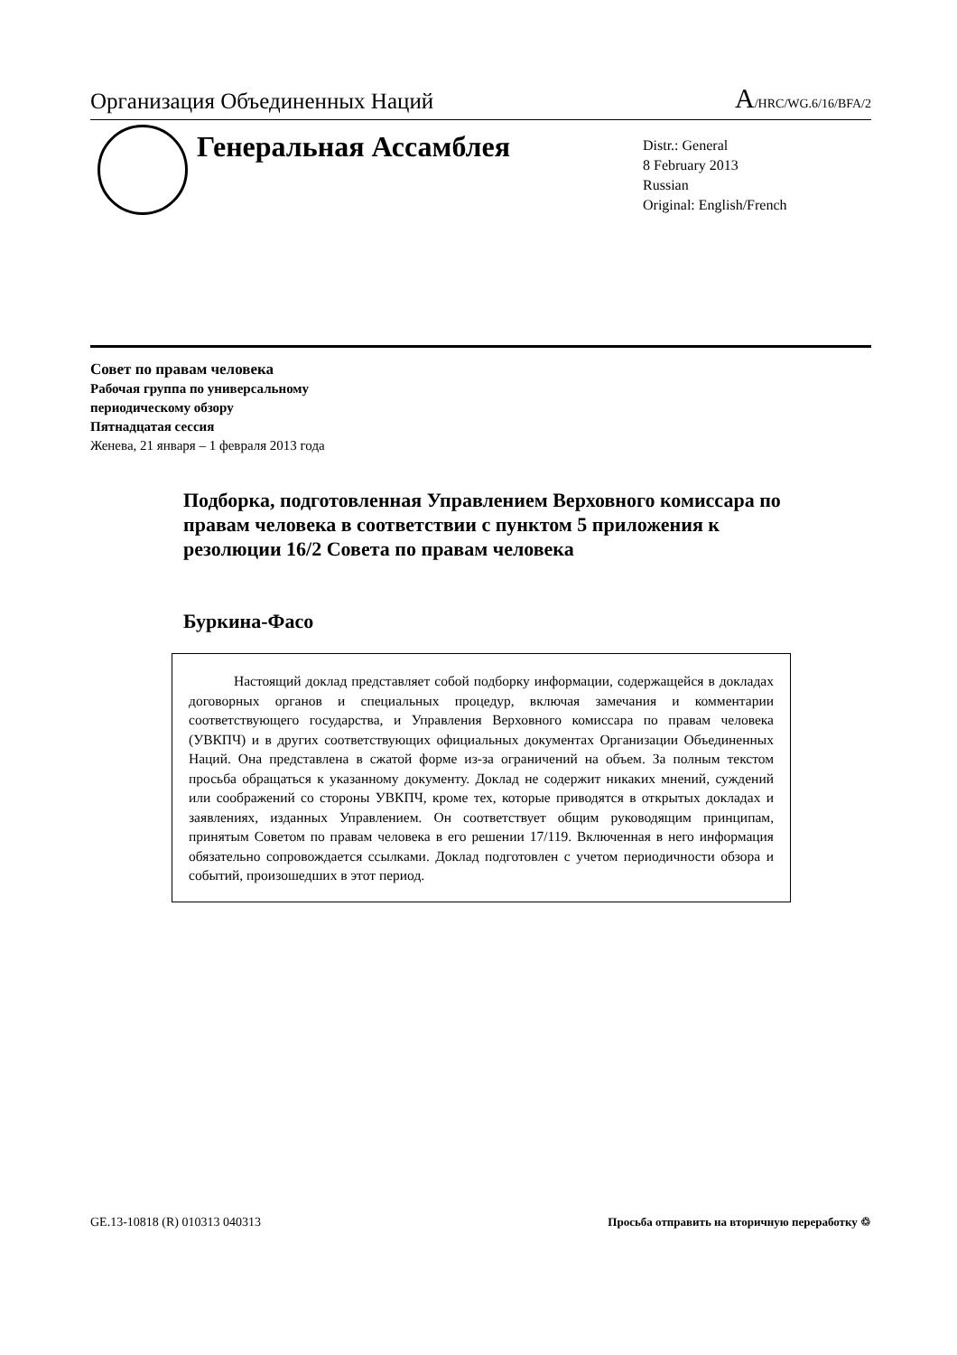Организация Объединенных Наций
A/HRC/WG.6/16/BFA/2
Генеральная Ассамблея
Distr.: General
8 February 2013
Russian
Original: English/French
Совет по правам человека
Рабочая группа по универсальному
периодическому обзору
Пятнадцатая сессия
Женева, 21 января – 1 февраля 2013 года
Подборка, подготовленная Управлением Верховного комиссара по правам человека в соответствии с пунктом 5 приложения к резолюции 16/2 Совета по правам человека
Буркина-Фасо
Настоящий доклад представляет собой подборку информации, содержащейся в докладах договорных органов и специальных процедур, включая замечания и комментарии соответствующего государства, и Управления Верховного комиссара по правам человека (УВКПЧ) и в других соответствующих официальных документах Организации Объединенных Наций. Она представлена в сжатой форме из-за ограничений на объем. За полным текстом просьба обращаться к указанному документу. Доклад не содержит никаких мнений, суждений или соображений со стороны УВКПЧ, кроме тех, которые приводятся в открытых докладах и заявлениях, изданных Управлением. Он соответствует общим руководящим принципам, принятым Советом по правам человека в его решении 17/119. Включенная в него информация обязательно сопровождается ссылками. Доклад подготовлен с учетом периодичности обзора и событий, произошедших в этот период.
GE.13-10818 (R) 010313 040313 Просьба отправить на вторичную переработку ♲